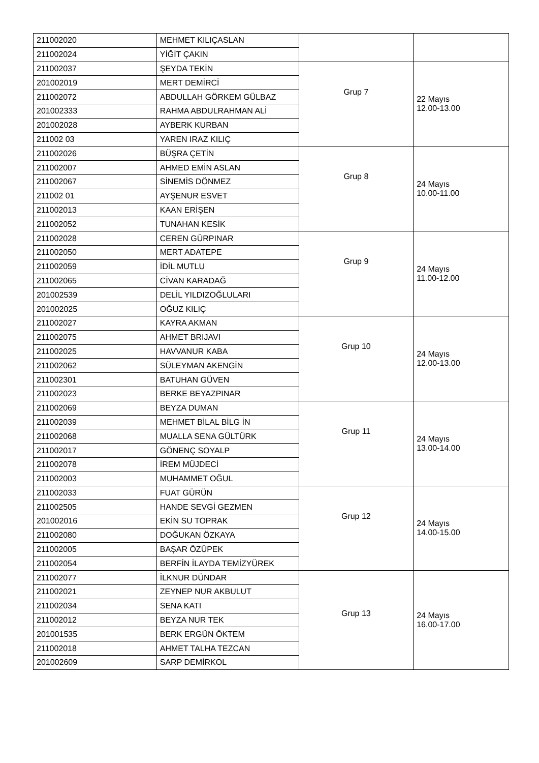| 211002020 | MEHMET KILIÇASLAN | | |
| 211002024 | YİĞİT ÇAKIN | | |
| 211002037 | ŞEYDA TEKİN | Grup 7 | 22 Mayıs 12.00-13.00 |
| 201002019 | MERT DEMİRCİ | | |
| 211002072 | ABDULLAH GÖRKEM GÜLBAZ | | |
| 201002333 | RAHMA ABDULRAHMAN ALİ | | |
| 201002028 | AYBERK KURBAN | | |
| 211002 03 | YAREN IRAZ KILIÇ | | |
| 211002026 | BÜŞRA ÇETİN | Grup 8 | 24 Mayıs 10.00-11.00 |
| 211002007 | AHMED EMİN ASLAN | | |
| 211002067 | SİNEMİS DÖNMEZ | | |
| 211002 01 | AYŞENUR ESVET | | |
| 211002013 | KAAN ERİŞEN | | |
| 211002052 | TUNAHAN KESİK | | |
| 211002028 | CEREN GÜRPINAR | Grup 9 | 24 Mayıs 11.00-12.00 |
| 211002050 | MERT ADATEPE | | |
| 211002059 | İDİL MUTLU | | |
| 211002065 | CİVAN KARADAĞ | | |
| 201002539 | DELİL YILDIZOĞLULARI | | |
| 201002025 | OĞUZ KILIÇ | | |
| 211002027 | KAYRA AKMAN | Grup 10 | 24 Mayıs 12.00-13.00 |
| 211002075 | AHMET BRIJAVI | | |
| 211002025 | HAVVANUR KABA | | |
| 211002062 | SÜLEYMAN AKENGİN | | |
| 211002301 | BATUHAN GÜVEN | | |
| 211002023 | BERKE BEYAZPINAR | | |
| 211002069 | BEYZA DUMAN | Grup 11 | 24 Mayıs 13.00-14.00 |
| 211002039 | MEHMET BİLAL BİLG İN | | |
| 211002068 | MUALLA SENA GÜLTÜRK | | |
| 211002017 | GÖNENÇ SOYALP | | |
| 211002078 | İREM MÜJDECİ | | |
| 211002003 | MUHAMMET OĞUL | | |
| 211002033 | FUAT GÜRÜN | Grup 12 | 24 Mayıs 14.00-15.00 |
| 211002505 | HANDE SEVGİ GEZMEN | | |
| 201002016 | EKİN SU TOPRAK | | |
| 211002080 | DOĞUKAN ÖZKAYA | | |
| 211002005 | BAŞAR ÖZÜPEK | | |
| 211002054 | BERFİN İLAYDA TEMİZYÜREK | | |
| 211002077 | İLKNUR DÜNDAR | Grup 13 | 24 Mayıs 16.00-17.00 |
| 211002021 | ZEYNEP NUR AKBULUT | | |
| 211002034 | SENA KATI | | |
| 211002012 | BEYZA NUR TEK | | |
| 201001535 | BERK ERGÜN ÖKTEM | | |
| 211002018 | AHMET TALHA TEZCAN | | |
| 201002609 | SARP DEMİRKOL | | |